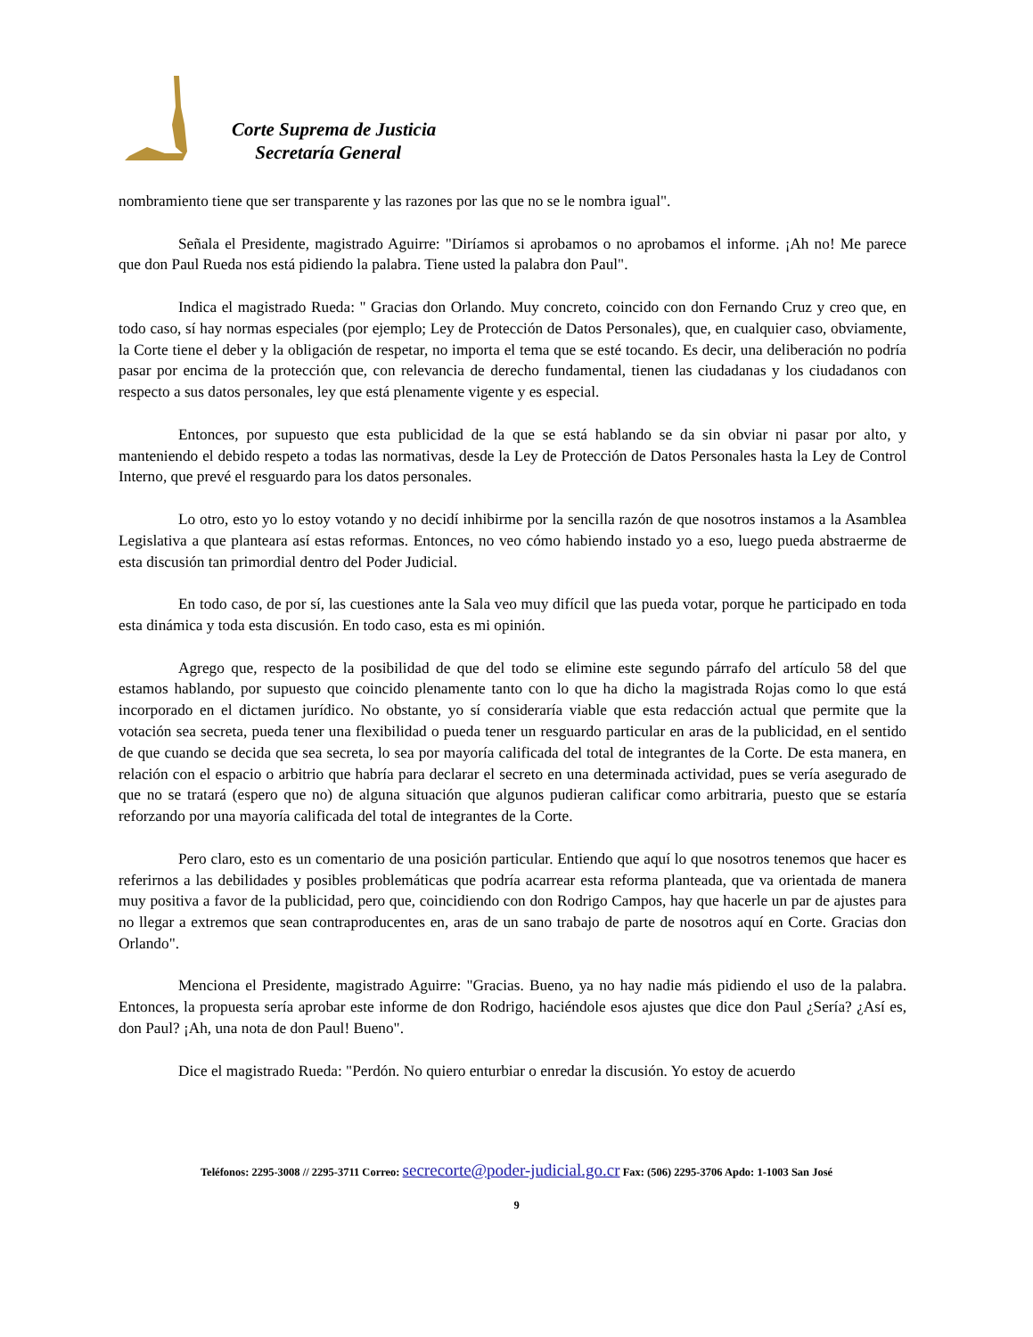Corte Suprema de Justicia
Secretaría General
nombramiento tiene que ser transparente y las razones por las que no se le nombra igual".
Señala el Presidente, magistrado Aguirre: "Diríamos si aprobamos o no aprobamos el informe. ¡Ah no! Me parece que don Paul Rueda nos está pidiendo la palabra. Tiene usted la palabra don Paul".
Indica el magistrado Rueda: " Gracias don Orlando. Muy concreto, coincido con don Fernando Cruz y creo que, en todo caso, sí hay normas especiales (por ejemplo; Ley de Protección de Datos Personales), que, en cualquier caso, obviamente, la Corte tiene el deber y la obligación de respetar, no importa el tema que se esté tocando. Es decir, una deliberación no podría pasar por encima de la protección que, con relevancia de derecho fundamental, tienen las ciudadanas y los ciudadanos con respecto a sus datos personales, ley que está plenamente vigente y es especial.
Entonces, por supuesto que esta publicidad de la que se está hablando se da sin obviar ni pasar por alto, y manteniendo el debido respeto a todas las normativas, desde la Ley de Protección de Datos Personales hasta la Ley de Control Interno, que prevé el resguardo para los datos personales.
Lo otro, esto yo lo estoy votando y no decidí inhibirme por la sencilla razón de que nosotros instamos a la Asamblea Legislativa a que planteara así estas reformas. Entonces, no veo cómo habiendo instado yo a eso, luego pueda abstraerme de esta discusión tan primordial dentro del Poder Judicial.
En todo caso, de por sí, las cuestiones ante la Sala veo muy difícil que las pueda votar, porque he participado en toda esta dinámica y toda esta discusión. En todo caso, esta es mi opinión.
Agrego que, respecto de la posibilidad de que del todo se elimine este segundo párrafo del artículo 58 del que estamos hablando, por supuesto que coincido plenamente tanto con lo que ha dicho la magistrada Rojas como lo que está incorporado en el dictamen jurídico. No obstante, yo sí consideraría viable que esta redacción actual que permite que la votación sea secreta, pueda tener una flexibilidad o pueda tener un resguardo particular en aras de la publicidad, en el sentido de que cuando se decida que sea secreta, lo sea por mayoría calificada del total de integrantes de la Corte. De esta manera, en relación con el espacio o arbitrio que habría para declarar el secreto en una determinada actividad, pues se vería asegurado de que no se tratará (espero que no) de alguna situación que algunos pudieran calificar como arbitraria, puesto que se estaría reforzando por una mayoría calificada del total de integrantes de la Corte.
Pero claro, esto es un comentario de una posición particular. Entiendo que aquí lo que nosotros tenemos que hacer es referirnos a las debilidades y posibles problemáticas que podría acarrear esta reforma planteada, que va orientada de manera muy positiva a favor de la publicidad, pero que, coincidiendo con don Rodrigo Campos, hay que hacerle un par de ajustes para no llegar a extremos que sean contraproducentes en, aras de un sano trabajo de parte de nosotros aquí en Corte. Gracias don Orlando".
Menciona el Presidente, magistrado Aguirre: "Gracias. Bueno, ya no hay nadie más pidiendo el uso de la palabra. Entonces, la propuesta sería aprobar este informe de don Rodrigo, haciéndole esos ajustes que dice don Paul ¿Sería? ¿Así es, don Paul? ¡Ah, una nota de don Paul! Bueno".
Dice el magistrado Rueda: "Perdón. No quiero enturbiar o enredar la discusión. Yo estoy de acuerdo
Teléfonos: 2295-3008 // 2295-3711 Correo: secrecorte@poder-judicial.go.cr Fax: (506) 2295-3706 Apdo: 1-1003 San José
9